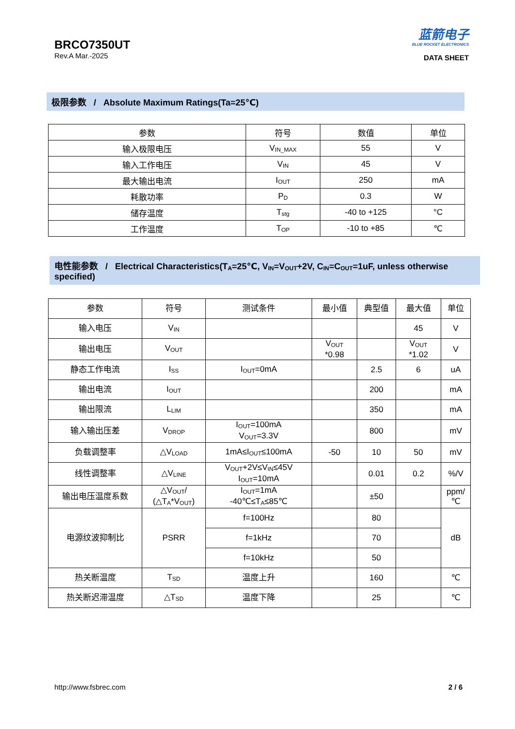BRCO7350UT
Rev.A Mar.-2025
蓝箭电子
BLUE ROCKET ELECTRONICS
DATA SHEET
极限参数 / Absolute Maximum Ratings(Ta=25℃)
| 参数 | 符号 | 数值 | 单位 |
| --- | --- | --- | --- |
| 输入极限电压 | V<sub>IN_MAX</sub> | 55 | V |
| 输入工作电压 | V<sub>IN</sub> | 45 | V |
| 最大输出电流 | I<sub>OUT</sub> | 250 | mA |
| 耗散功率 | P<sub>D</sub> | 0.3 | W |
| 储存温度 | T<sub>stg</sub> | -40 to +125 | °C |
| 工作温度 | T<sub>OP</sub> | -10 to +85 | ℃ |
电性能参数 / Electrical Characteristics(T<sub>A</sub>=25℃, V<sub>IN</sub>=V<sub>OUT</sub>+2V, C<sub>IN</sub>=C<sub>OUT</sub>=1uF, unless otherwise specified)
| 参数 | 符号 | 测试条件 | 最小值 | 典型值 | 最大值 | 单位 |
| --- | --- | --- | --- | --- | --- | --- |
| 输入电压 | V<sub>IN</sub> | | | | 45 | V |
| 输出电压 | V<sub>OUT</sub> | | V<sub>OUT</sub> *0.98 | | V<sub>OUT</sub> *1.02 | V |
| 静态工作电流 | I<sub>SS</sub> | I<sub>OUT</sub>=0mA | | 2.5 | 6 | uA |
| 输出电流 | I<sub>OUT</sub> | | | 200 | | mA |
| 输出限流 | L<sub>LIM</sub> | | | 350 | | mA |
| 输入输出压差 | V<sub>DROP</sub> | I<sub>OUT</sub>=100mA V<sub>OUT</sub>=3.3V | | 800 | | mV |
| 负载调整率 | △V<sub>LOAD</sub> | 1mA≤I<sub>OUT</sub>≤100mA | -50 | 10 | 50 | mV |
| 线性调整率 | △V<sub>LINE</sub> | V<sub>OUT</sub>+2V≤V<sub>IN</sub>≤45V I<sub>OUT</sub>=10mA | | 0.01 | 0.2 | %/V |
| 输出电压温度系数 | △V<sub>OUT</sub>/ (△T<sub>A</sub>*V<sub>OUT</sub>) | I<sub>OUT</sub>=1mA -40℃≤T<sub>A</sub>≤85℃ | | ±50 | | ppm/℃ |
| 电源纹波抑制比 | PSRR | f=100Hz | | 80 | | dB |
| | | f=1kHz | | 70 | | |
| | | f=10kHz | | 50 | | |
| 热关断温度 | T<sub>SD</sub> | 温度上升 | | 160 | | ℃ |
| 热关断迟滞温度 | △T<sub>SD</sub> | 温度下降 | | 25 | | ℃ |
http://www.fsbrec.com 2 / 6